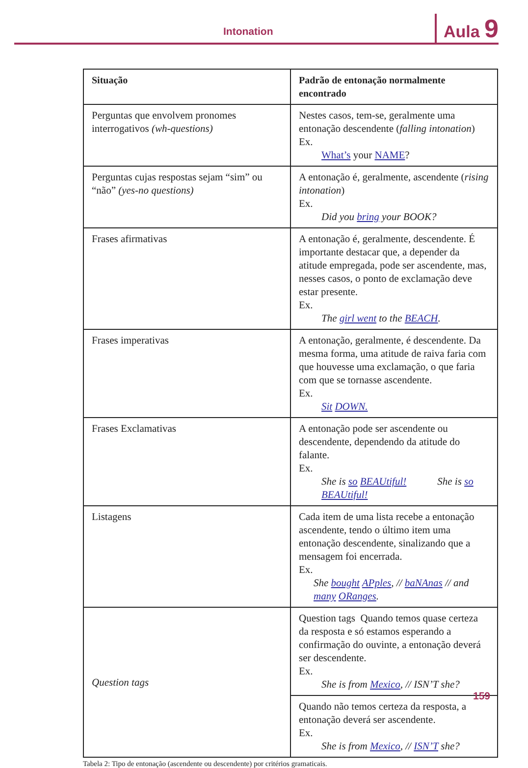Intonation Aula 9
| Situação | Padrão de entonação normalmente encontrado |
| --- | --- |
| Perguntas que envolvem pronomes interrogativos (wh-questions) | Nestes casos, tem-se, geralmente uma entonação descendente ( falling intonation ) Ex. What’s your NAME ? |
| Perguntas cujas respostas sejam “sim” ou “não” (yes-no questions) | A entonação é, geralmente, ascendente ( rising intonation ) Ex. Did you bring your BOOK? |
| Frases afirmativas | A entonação é, geralmente, descendente. É importante destacar que, a depender da atitude empregada, pode ser ascendente, mas, nesses casos, o ponto de exclamação deve estar presente. Ex. The girl went to the BEACH . |
| Frases imperativas | A entonação, geralmente, é descendente. Da mesma forma, uma atitude de raiva faria com que houvesse uma exclamação, o que faria com que se tornasse ascendente. Ex. Sit DOWN. |
| Frases Exclamativas | A entonação pode ser ascendente ou descendente, dependendo da atitude do falante. Ex. She is so BEAUtiful! She is so BEAUtiful! |
| Listagens | Cada item de uma lista recebe a entonação ascendente, tendo o último item uma entonação descendente, sinalizando que a mensagem foi encerrada. Ex. She bought APples , // baNAnas // and many ORanges . |
| Question tags | Question tags Quando temos quase certeza da resposta e só estamos esperando a confirmação do ouvinte, a entonação deverá ser descendente. Ex. She is from Mexico , // ISN’T she? |
| | Quando não temos certeza da resposta, a entonação deverá ser ascendente. Ex. She is from Mexico , // ISN’T she? |
Tabela 2: Tipo de entonação (ascendente ou descendente) por critérios gramaticais.
159